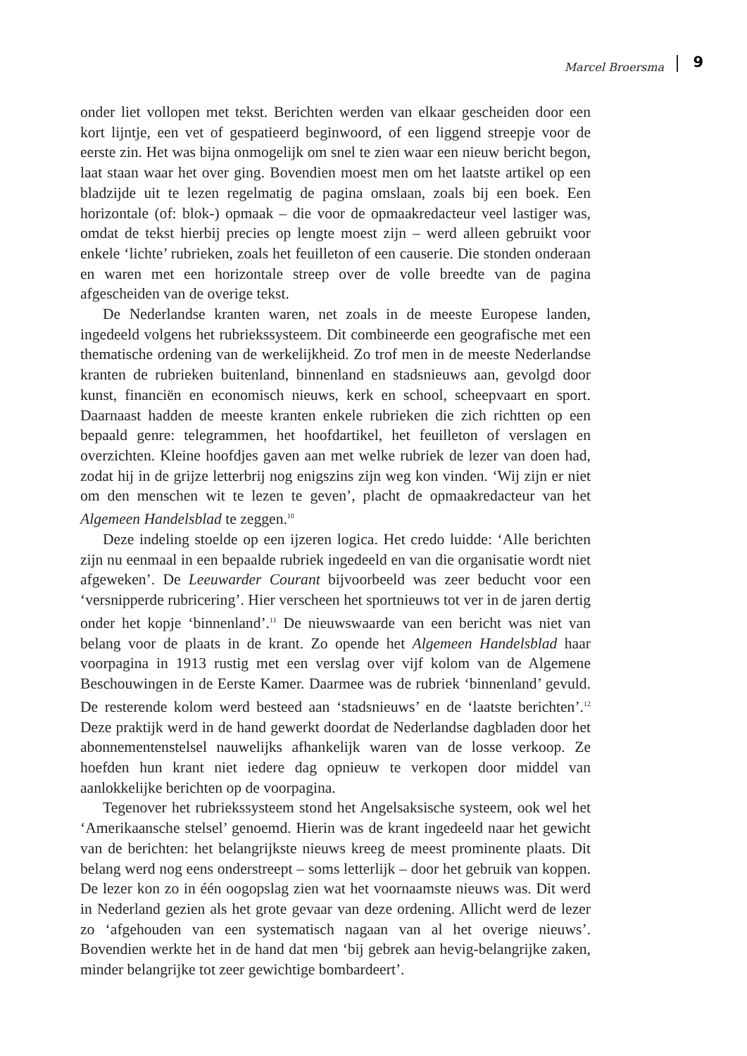Marcel Broersma 9
onder liet vollopen met tekst. Berichten werden van elkaar gescheiden door een kort lijntje, een vet of gespatieerd beginwoord, of een liggend streepje voor de eerste zin. Het was bijna onmogelijk om snel te zien waar een nieuw bericht begon, laat staan waar het over ging. Bovendien moest men om het laatste artikel op een bladzijde uit te lezen regelmatig de pagina omslaan, zoals bij een boek. Een horizontale (of: blok-) opmaak – die voor de opmaakredacteur veel lastiger was, omdat de tekst hierbij precies op lengte moest zijn – werd alleen gebruikt voor enkele ‘lichte’ rubrieken, zoals het feuilleton of een causerie. Die stonden onderaan en waren met een horizontale streep over de volle breedte van de pagina afgescheiden van de overige tekst.
De Nederlandse kranten waren, net zoals in de meeste Europese landen, ingedeeld volgens het rubriekssysteem. Dit combineerde een geografische met een thematische ordening van de werkelijkheid. Zo trof men in de meeste Nederlandse kranten de rubrieken buitenland, binnenland en stadsnieuws aan, gevolgd door kunst, financiën en economisch nieuws, kerk en school, scheepvaart en sport. Daarnaast hadden de meeste kranten enkele rubrieken die zich richtten op een bepaald genre: telegrammen, het hoofdartikel, het feuilleton of verslagen en overzichten. Kleine hoofdjes gaven aan met welke rubriek de lezer van doen had, zodat hij in de grijze letterbrij nog enigszins zijn weg kon vinden. ‘Wij zijn er niet om den menschen wit te lezen te geven’, placht de opmaakredacteur van het Algemeen Handelsblad te zeggen.<sup>10</sup>
Deze indeling stoelde op een ijzeren logica. Het credo luidde: ‘Alle berichten zijn nu eenmaal in een bepaalde rubriek ingedeeld en van die organisatie wordt niet afgeweken’. De Leeuwarder Courant bijvoorbeeld was zeer beducht voor een ‘versnipperde rubricering’. Hier verscheen het sportnieuws tot ver in de jaren dertig onder het kopje ‘binnenland’.<sup>11</sup> De nieuwswaarde van een bericht was niet van belang voor de plaats in de krant. Zo opende het Algemeen Handelsblad haar voorpagina in 1913 rustig met een verslag over vijf kolom van de Algemene Beschouwingen in de Eerste Kamer. Daarmee was de rubriek ‘binnenland’ gevuld. De resterende kolom werd besteed aan ‘stadsnieuws’ en de ‘laatste berichten’.<sup>12</sup> Deze praktijk werd in de hand gewerkt doordat de Nederlandse dagbladen door het abonnementenstelsel nauwelijks afhankelijk waren van de losse verkoop. Ze hoefden hun krant niet iedere dag opnieuw te verkopen door middel van aanlokkelijke berichten op de voorpagina.
Tegenover het rubriekssysteem stond het Angelsaksische systeem, ook wel het ‘Amerikaansche stelsel’ genoemd. Hierin was de krant ingedeeld naar het gewicht van de berichten: het belangrijkste nieuws kreeg de meest prominente plaats. Dit belang werd nog eens onderstreept – soms letterlijk – door het gebruik van koppen. De lezer kon zo in één oogopslag zien wat het voornaamste nieuws was. Dit werd in Nederland gezien als het grote gevaar van deze ordening. Allicht werd de lezer zo ‘afgehouden van een systematisch nagaan van al het overige nieuws’. Bovendien werkte het in de hand dat men ‘bij gebrek aan hevig-belangrijke zaken, minder belangrijke tot zeer gewichtige bombardeert’.